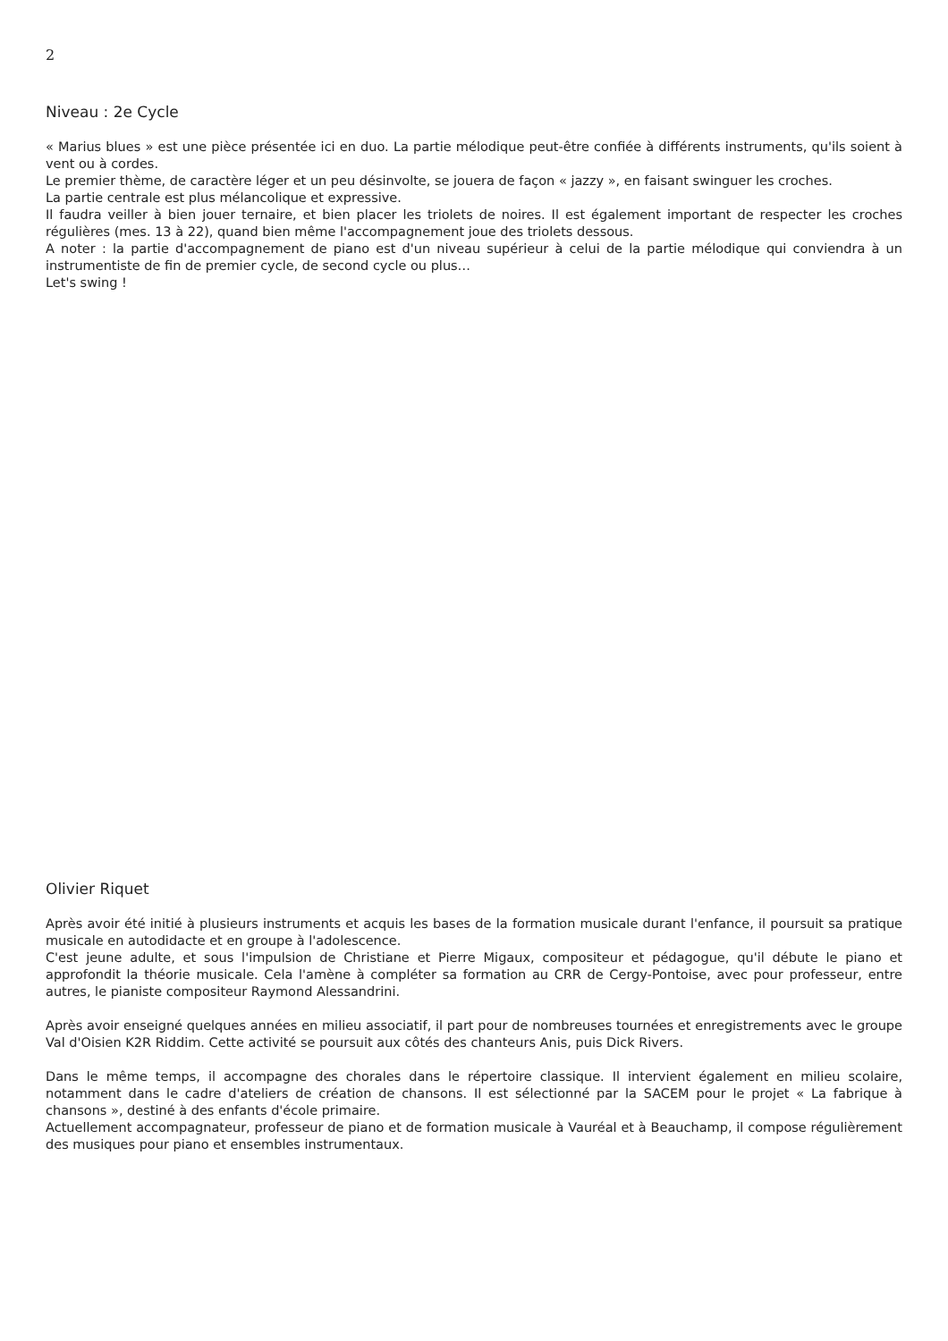2
Niveau : 2e Cycle
« Marius blues » est une pièce présentée ici en duo. La partie mélodique peut-être confiée à différents instruments, qu'ils soient à vent ou à cordes.
Le premier thème, de caractère léger et un peu désinvolte, se jouera de façon « jazzy », en faisant swinguer les croches.
La partie centrale est plus mélancolique et expressive.
Il faudra veiller à bien jouer ternaire, et bien placer les triolets de noires. Il est également important de respecter les croches régulières (mes. 13 à 22), quand bien même l'accompagnement joue des triolets dessous.
A noter : la partie d'accompagnement de piano est d'un niveau supérieur à celui de la partie mélodique qui conviendra à un instrumentiste de fin de premier cycle, de second cycle ou plus…
Let's swing !
Olivier Riquet
Après avoir été initié à plusieurs instruments et acquis les bases de la formation musicale durant l'enfance, il poursuit sa pratique musicale en autodidacte et en groupe à l'adolescence.
C'est jeune adulte, et sous l'impulsion de Christiane et Pierre Migaux, compositeur et pédagogue, qu'il débute le piano et approfondit la théorie musicale. Cela l'amène à compléter sa formation au CRR de Cergy-Pontoise, avec pour professeur, entre autres, le pianiste compositeur Raymond Alessandrini.
Après avoir enseigné quelques années en milieu associatif, il part pour de nombreuses tournées et enregistrements avec le groupe Val d'Oisien K2R Riddim. Cette activité se poursuit aux côtés des chanteurs Anis, puis Dick Rivers.
Dans le même temps, il accompagne des chorales dans le répertoire classique. Il intervient également en milieu scolaire, notamment dans le cadre d'ateliers de création de chansons. Il est sélectionné par la SACEM pour le projet « La fabrique à chansons », destiné à des enfants d'école primaire.
Actuellement accompagnateur, professeur de piano et de formation musicale à Vauréal et à Beauchamp, il compose régulièrement des musiques pour piano et ensembles instrumentaux.